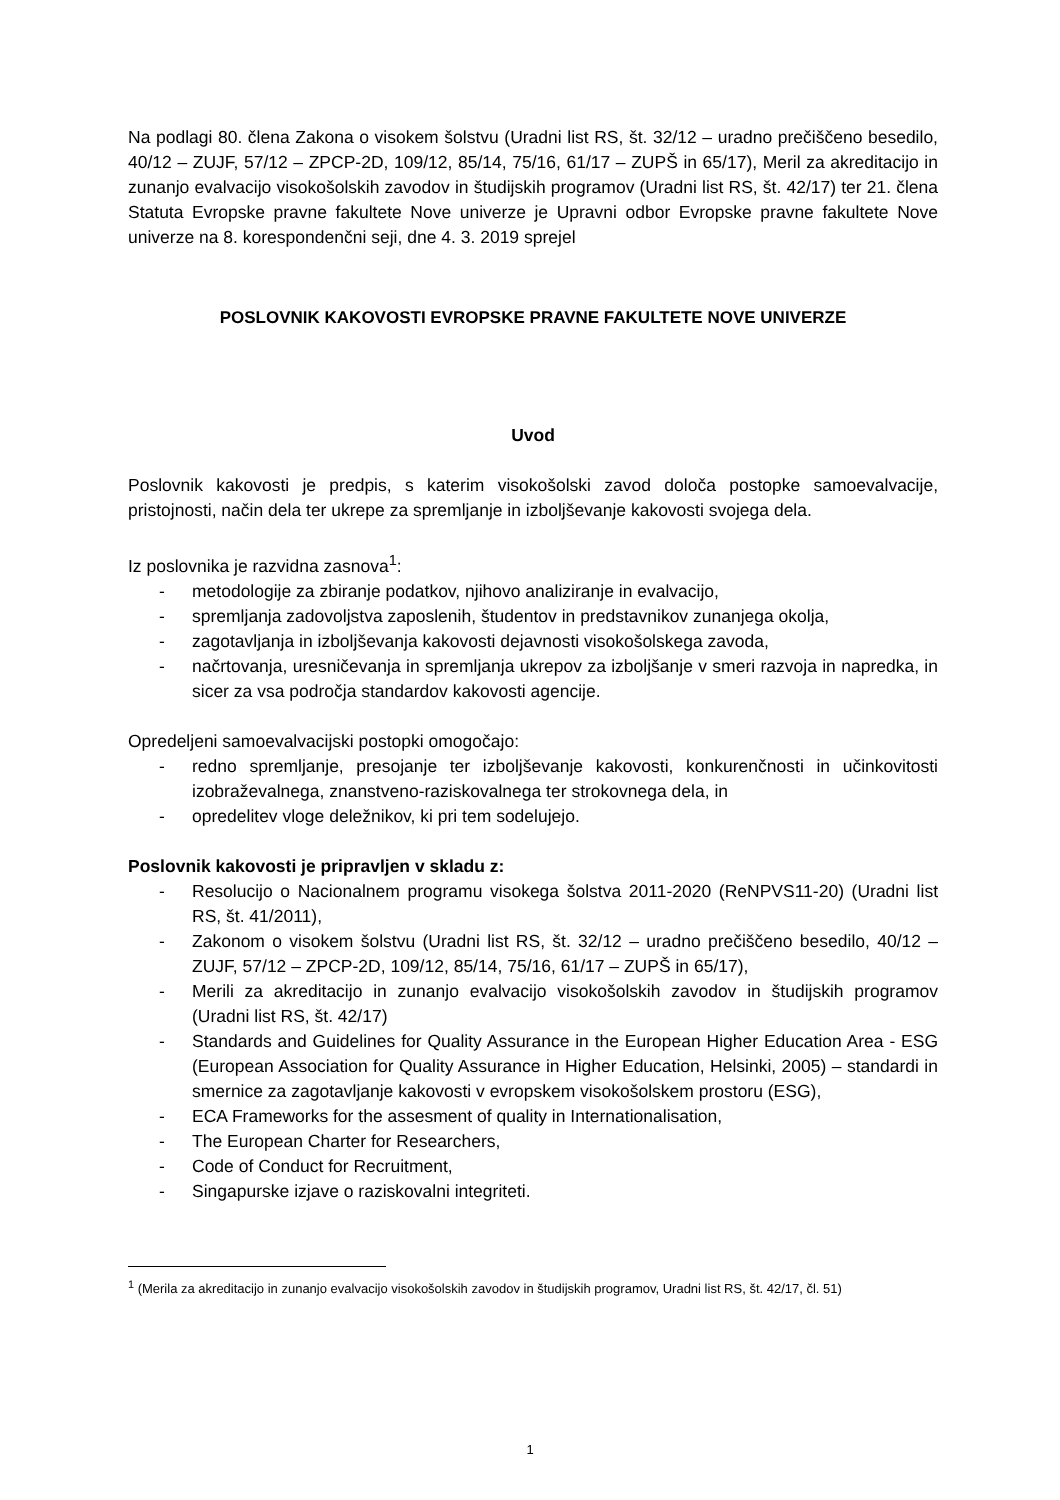Na podlagi 80. člena Zakona o visokem šolstvu (Uradni list RS, št. 32/12 – uradno prečiščeno besedilo, 40/12 – ZUJF, 57/12 – ZPCP-2D, 109/12, 85/14, 75/16, 61/17 – ZUPŠ in 65/17), Meril za akreditacijo in zunanjo evalvacijo visokošolskih zavodov in študijskih programov (Uradni list RS, št. 42/17) ter 21. člena Statuta Evropske pravne fakultete Nove univerze je Upravni odbor Evropske pravne fakultete Nove univerze na 8. korespondenčni seji, dne 4. 3. 2019 sprejel
POSLOVNIK KAKOVOSTI EVROPSKE PRAVNE FAKULTETE NOVE UNIVERZE
Uvod
Poslovnik kakovosti je predpis, s katerim visokošolski zavod določa postopke samoevalvacije, pristojnosti, način dela ter ukrepe za spremljanje in izboljševanje kakovosti svojega dela.
Iz poslovnika je razvidna zasnova<sup>1</sup>:
- metodologije za zbiranje podatkov, njihovo analiziranje in evalvacijo,
- spremljanja zadovoljstva zaposlenih, študentov in predstavnikov zunanjega okolja,
- zagotavljanja in izboljševanja kakovosti dejavnosti visokošolskega zavoda,
- načrtovanja, uresničevanja in spremljanja ukrepov za izboljšanje v smeri razvoja in napredka, in sicer za vsa področja standardov kakovosti agencije.
Opredeljeni samoevalvacijski postopki omogočajo:
- redno spremljanje, presojanje ter izboljševanje kakovosti, konkurenčnosti in učinkovitosti izobraževalnega, znanstveno-raziskovalnega ter strokovnega dela, in
- opredelitev vloge deležnikov, ki pri tem sodelujejo.
Poslovnik kakovosti je pripravljen v skladu z:
- Resolucijo o Nacionalnem programu visokega šolstva 2011-2020 (ReNPVS11-20) (Uradni list RS, št. 41/2011),
- Zakonom o visokem šolstvu (Uradni list RS, št. 32/12 – uradno prečiščeno besedilo, 40/12 – ZUJF, 57/12 – ZPCP-2D, 109/12, 85/14, 75/16, 61/17 – ZUPŠ in 65/17),
- Merili za akreditacijo in zunanjo evalvacijo visokošolskih zavodov in študijskih programov (Uradni list RS, št. 42/17)
- Standards and Guidelines for Quality Assurance in the European Higher Education Area - ESG (European Association for Quality Assurance in Higher Education, Helsinki, 2005) – standardi in smernice za zagotavljanje kakovosti v evropskem visokošolskem prostoru (ESG),
- ECA Frameworks for the assesment of quality in Internationalisation,
- The European Charter for Researchers,
- Code of Conduct for Recruitment,
- Singapurske izjave o raziskovalni integriteti.
<sup>1</sup> (Merila za akreditacijo in zunanjo evalvacijo visokošolskih zavodov in študijskih programov, Uradni list RS, št. 42/17, čl. 51)
1